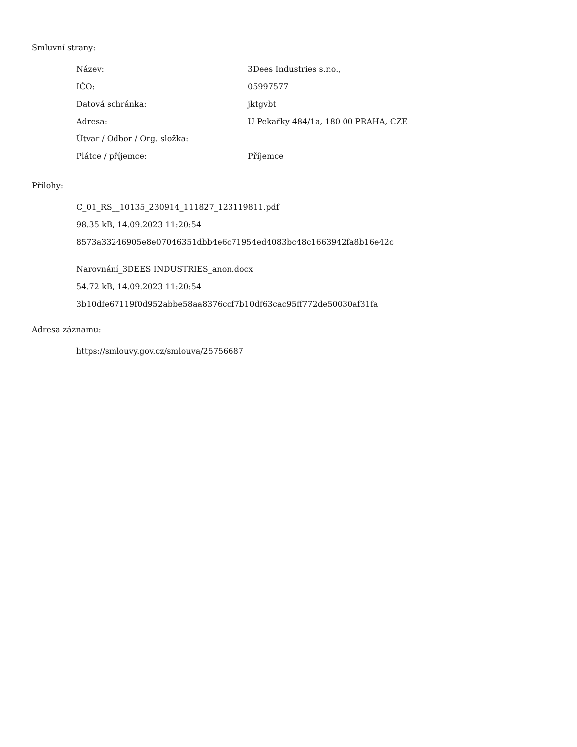Smluvní strany:
| Název: | 3Dees Industries s.r.o., |
| IČO: | 05997577 |
| Datová schránka: | jktgvbt |
| Adresa: | U Pekařky 484/1a, 180 00 PRAHA, CZE |
| Útvar / Odbor / Org. složka: | |
| Plátce / příjemce: | Příjemce |
Přílohy:
C_01_RS__10135_230914_111827_123119811.pdf
98.35 kB, 14.09.2023 11:20:54
8573a33246905e8e07046351dbb4e6c71954ed4083bc48c1663942fa8b16e42c
Narovnání_3DEES INDUSTRIES_anon.docx
54.72 kB, 14.09.2023 11:20:54
3b10dfe67119f0d952abbe58aa8376ccf7b10df63cac95ff772de50030af31fa
Adresa záznamu:
https://smlouvy.gov.cz/smlouva/25756687